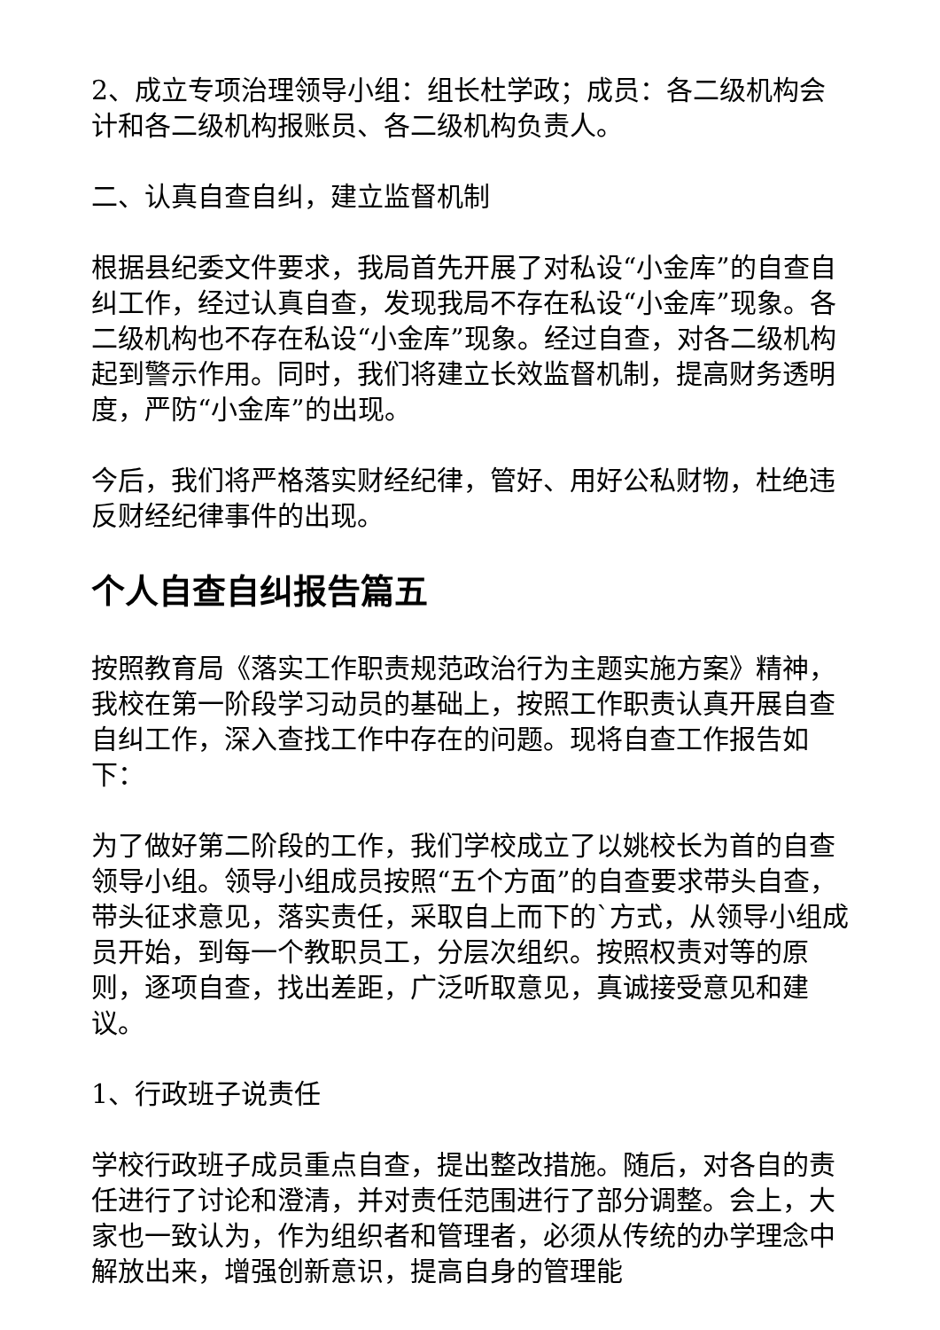2、成立专项治理领导小组：组长杜学政；成员：各二级机构会计和各二级机构报账员、各二级机构负责人。
二、认真自查自纠，建立监督机制
根据县纪委文件要求，我局首先开展了对私设“小金库”的自查自纠工作，经过认真自查，发现我局不存在私设“小金库”现象。各二级机构也不存在私设“小金库”现象。经过自查，对各二级机构起到警示作用。同时，我们将建立长效监督机制，提高财务透明度，严防“小金库”的出现。
今后，我们将严格落实财经纪律，管好、用好公私财物，杜绝违反财经纪律事件的出现。
个人自查自纠报告篇五
按照教育局《落实工作职责规范政治行为主题实施方案》精神，我校在第一阶段学习动员的基础上，按照工作职责认真开展自查自纠工作，深入查找工作中存在的问题。现将自查工作报告如下：
为了做好第二阶段的工作，我们学校成立了以姚校长为首的自查领导小组。领导小组成员按照“五个方面”的自查要求带头自查，带头征求意见，落实责任，采取自上而下的`方式，从领导小组成员开始，到每一个教职员工，分层次组织。按照权责对等的原则，逐项自查，找出差距，广泛听取意见，真诚接受意见和建议。
1、行政班子说责任
学校行政班子成员重点自查，提出整改措施。随后，对各自的责任进行了讨论和澄清，并对责任范围进行了部分调整。会上，大家也一致认为，作为组织者和管理者，必须从传统的办学理念中解放出来，增强创新意识，提高自身的管理能